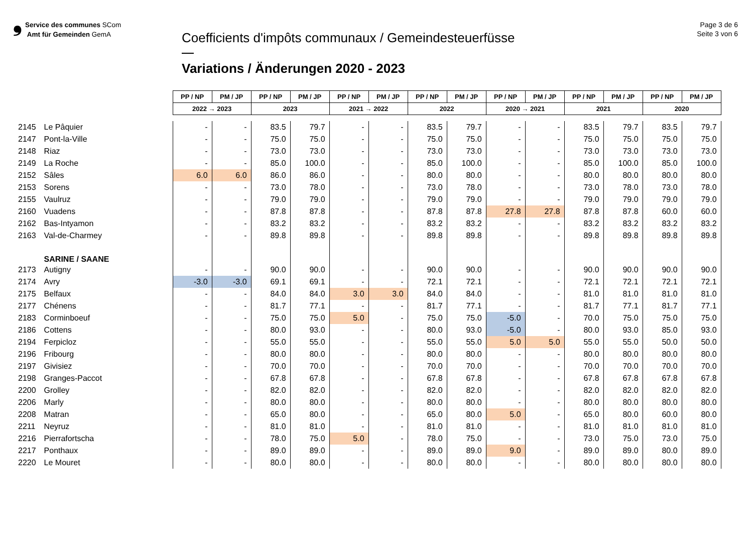❟ Service des communes SCom
Amt für Gemeinden GemA
Coefficients d'impôts communaux / Gemeindesteuerfüsse
Variations / Änderungen 2020 - 2023
Page 3 de 6
Seite 3 von 6
| | | PP / NP | PM / JP | PP / NP | PM / JP | PP / NP | PM / JP | PP / NP | PM / JP | PP / NP | PM / JP | PP / NP | PM / JP | PP / NP | PM / JP |
| | | 2022 → 2023 | | 2023 | | 2021 → 2022 | | 2022 | | 2020 → 2021 | | 2021 | | 2020 | |
| 2145 | Le Pâquier | - | - | 83.5 | 79.7 | - | - | 83.5 | 79.7 | - | - | 83.5 | 79.7 | 83.5 | 79.7 |
| 2147 | Pont-la-Ville | - | - | 75.0 | 75.0 | - | - | 75.0 | 75.0 | - | - | 75.0 | 75.0 | 75.0 | 75.0 |
| 2148 | Riaz | - | - | 73.0 | 73.0 | - | - | 73.0 | 73.0 | - | - | 73.0 | 73.0 | 73.0 | 73.0 |
| 2149 | La Roche | - | - | 85.0 | 100.0 | - | - | 85.0 | 100.0 | - | - | 85.0 | 100.0 | 85.0 | 100.0 |
| 2152 | Sâles | 6.0 | 6.0 | 86.0 | 86.0 | - | - | 80.0 | 80.0 | - | - | 80.0 | 80.0 | 80.0 | 80.0 |
| 2153 | Sorens | - | - | 73.0 | 78.0 | - | - | 73.0 | 78.0 | - | - | 73.0 | 78.0 | 73.0 | 78.0 |
| 2155 | Vaulruz | - | - | 79.0 | 79.0 | - | - | 79.0 | 79.0 | - | - | 79.0 | 79.0 | 79.0 | 79.0 |
| 2160 | Vuadens | - | - | 87.8 | 87.8 | - | - | 87.8 | 87.8 | 27.8 | 27.8 | 87.8 | 87.8 | 60.0 | 60.0 |
| 2162 | Bas-Intyamon | - | - | 83.2 | 83.2 | - | - | 83.2 | 83.2 | - | - | 83.2 | 83.2 | 83.2 | 83.2 |
| 2163 | Val-de-Charmey | - | - | 89.8 | 89.8 | - | - | 89.8 | 89.8 | - | - | 89.8 | 89.8 | 89.8 | 89.8 |
| | SARINE / SAANE | | | | | | | | | | | | | | |
| 2173 | Autigny | - | - | 90.0 | 90.0 | - | - | 90.0 | 90.0 | - | - | 90.0 | 90.0 | 90.0 | 90.0 |
| 2174 | Avry | -3.0 | -3.0 | 69.1 | 69.1 | - | - | 72.1 | 72.1 | - | - | 72.1 | 72.1 | 72.1 | 72.1 |
| 2175 | Belfaux | - | - | 84.0 | 84.0 | 3.0 | 3.0 | 84.0 | 84.0 | - | - | 81.0 | 81.0 | 81.0 | 81.0 |
| 2177 | Chénens | - | - | 81.7 | 77.1 | - | - | 81.7 | 77.1 | - | - | 81.7 | 77.1 | 81.7 | 77.1 |
| 2183 | Corminboeuf | - | - | 75.0 | 75.0 | 5.0 | - | 75.0 | 75.0 | -5.0 | - | 70.0 | 75.0 | 75.0 | 75.0 |
| 2186 | Cottens | - | - | 80.0 | 93.0 | - | - | 80.0 | 93.0 | -5.0 | - | 80.0 | 93.0 | 85.0 | 93.0 |
| 2194 | Ferpicloz | - | - | 55.0 | 55.0 | - | - | 55.0 | 55.0 | 5.0 | 5.0 | 55.0 | 55.0 | 50.0 | 50.0 |
| 2196 | Fribourg | - | - | 80.0 | 80.0 | - | - | 80.0 | 80.0 | - | - | 80.0 | 80.0 | 80.0 | 80.0 |
| 2197 | Givisiez | - | - | 70.0 | 70.0 | - | - | 70.0 | 70.0 | - | - | 70.0 | 70.0 | 70.0 | 70.0 |
| 2198 | Granges-Paccot | - | - | 67.8 | 67.8 | - | - | 67.8 | 67.8 | - | - | 67.8 | 67.8 | 67.8 | 67.8 |
| 2200 | Grolley | - | - | 82.0 | 82.0 | - | - | 82.0 | 82.0 | - | - | 82.0 | 82.0 | 82.0 | 82.0 |
| 2206 | Marly | - | - | 80.0 | 80.0 | - | - | 80.0 | 80.0 | - | - | 80.0 | 80.0 | 80.0 | 80.0 |
| 2208 | Matran | - | - | 65.0 | 80.0 | - | - | 65.0 | 80.0 | 5.0 | - | 65.0 | 80.0 | 60.0 | 80.0 |
| 2211 | Neyruz | - | - | 81.0 | 81.0 | - | - | 81.0 | 81.0 | - | - | 81.0 | 81.0 | 81.0 | 81.0 |
| 2216 | Pierrafortscha | - | - | 78.0 | 75.0 | 5.0 | - | 78.0 | 75.0 | - | - | 73.0 | 75.0 | 73.0 | 75.0 |
| 2217 | Ponthaux | - | - | 89.0 | 89.0 | - | - | 89.0 | 89.0 | 9.0 | - | 89.0 | 89.0 | 80.0 | 89.0 |
| 2220 | Le Mouret | - | - | 80.0 | 80.0 | - | - | 80.0 | 80.0 | - | - | 80.0 | 80.0 | 80.0 | 80.0 |